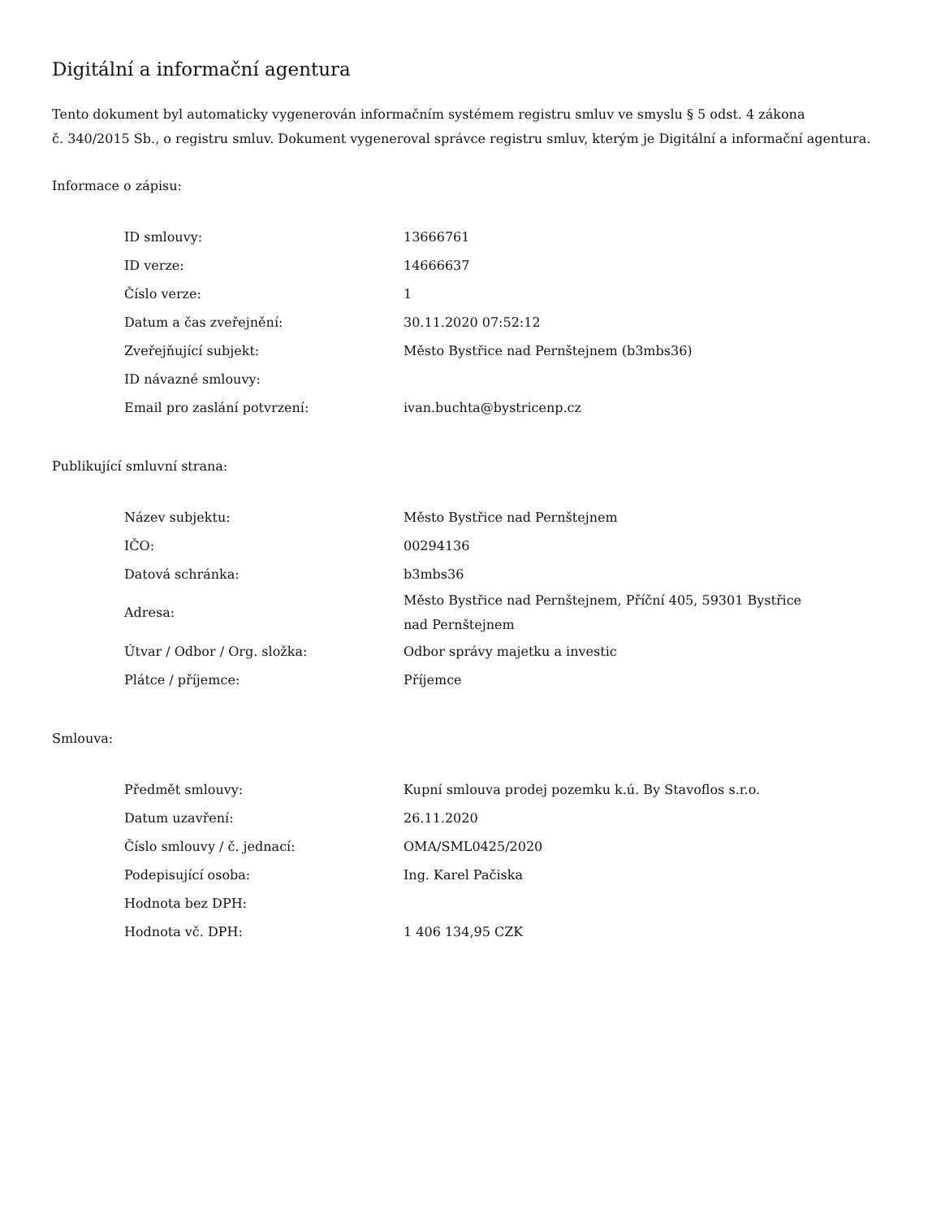Digitální a informační agentura
Tento dokument byl automaticky vygenerován informačním systémem registru smluv ve smyslu § 5 odst. 4 zákona
č. 340/2015 Sb., o registru smluv. Dokument vygeneroval správce registru smluv, kterým je Digitální a informační agentura.
Informace o zápisu:
| ID smlouvy: | 13666761 |
| ID verze: | 14666637 |
| Číslo verze: | 1 |
| Datum a čas zveřejnění: | 30.11.2020 07:52:12 |
| Zveřejňující subjekt: | Město Bystřice nad Pernštejnem (b3mbs36) |
| ID návazné smlouvy: | |
| Email pro zaslání potvrzení: | ivan.buchta@bystricenp.cz |
Publikující smluvní strana:
| Název subjektu: | Město Bystřice nad Pernštejnem |
| IČO: | 00294136 |
| Datová schránka: | b3mbs36 |
| Adresa: | Město Bystřice nad Pernštejnem, Příční 405, 59301 Bystřice nad Pernštejnem |
| Útvar / Odbor / Org. složka: | Odbor správy majetku a investic |
| Plátce / příjemce: | Příjemce |
Smlouva:
| Předmět smlouvy: | Kupní smlouva prodej pozemku k.ú. By Stavoflos s.r.o. |
| Datum uzavření: | 26.11.2020 |
| Číslo smlouvy / č. jednací: | OMA/SML0425/2020 |
| Podepisující osoba: | Ing. Karel Pačiska |
| Hodnota bez DPH: | |
| Hodnota vč. DPH: | 1 406 134,95 CZK |